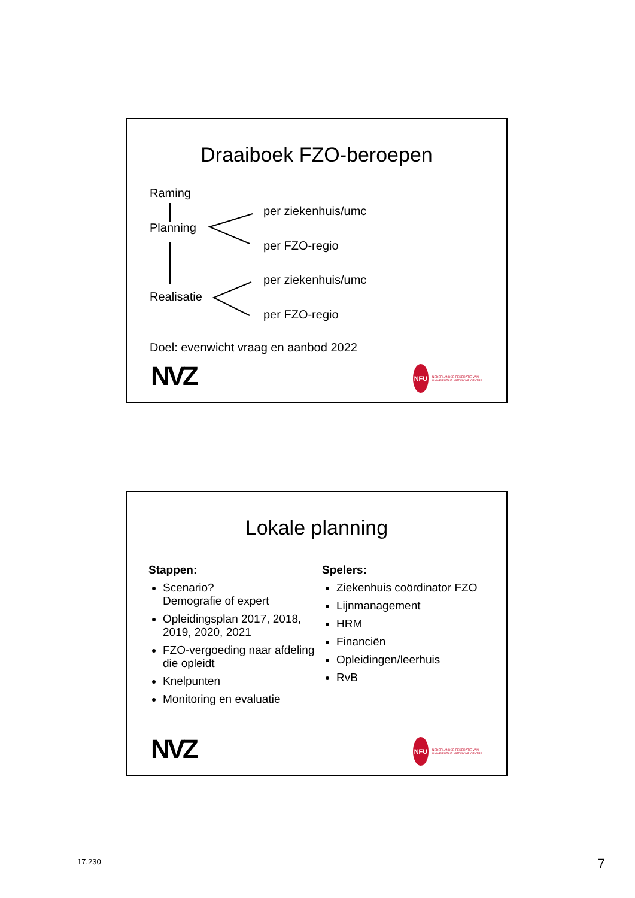Draaiboek FZO-beroepen
Raming
Planning
Realisatie
per ziekenhuis/umc
per FZO-regio
per ziekenhuis/umc
per FZO-regio
Doel: evenwicht vraag en aanbod 2022
NVZ
NFU
NEDERLANDSE FEDERATIE VAN UNIVERSITAIR MEDISCHE CENTRA
Lokale planning
Stappen:
Scenario?
Demografie of expert
Opleidingsplan 2017, 2018, 2019, 2020, 2021
FZO-vergoeding naar afdeling die opleidt
Knelpunten
Monitoring en evaluatie
Spelers:
Ziekenhuis coördinator FZO
Lijnmanagement
HRM
Financiën
Opleidingen/leerhuis
RvB
NVZ
NFU
NEDERLANDSE FEDERATIE VAN UNIVERSITAIR MEDISCHE CENTRA
17.230 7